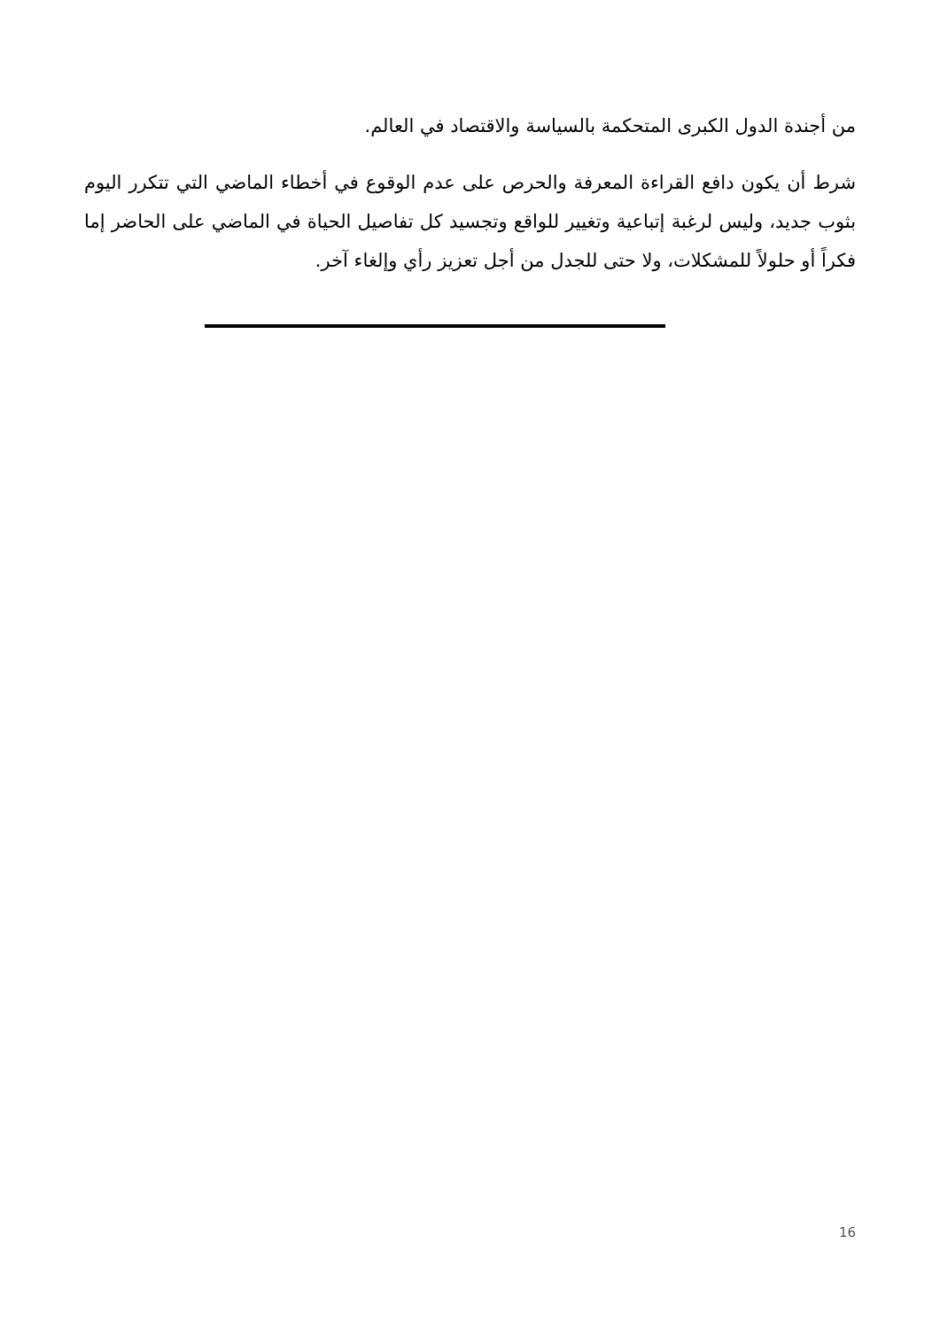من أجندة الدول الكبرى المتحكمة بالسياسة والاقتصاد في العالم.
شرط أن يكون دافع القراءة المعرفة والحرص على عدم الوقوع في أخطاء الماضي التي تتكرر اليوم بثوب جديد، وليس لرغبة إتباعية وتغيير للواقع وتجسيد كل تفاصيل الحياة في الماضي على الحاضر إما فكراً أو حلولاً للمشكلات، ولا حتى للجدل من أجل تعزيز رأي وإلغاء آخر.
16